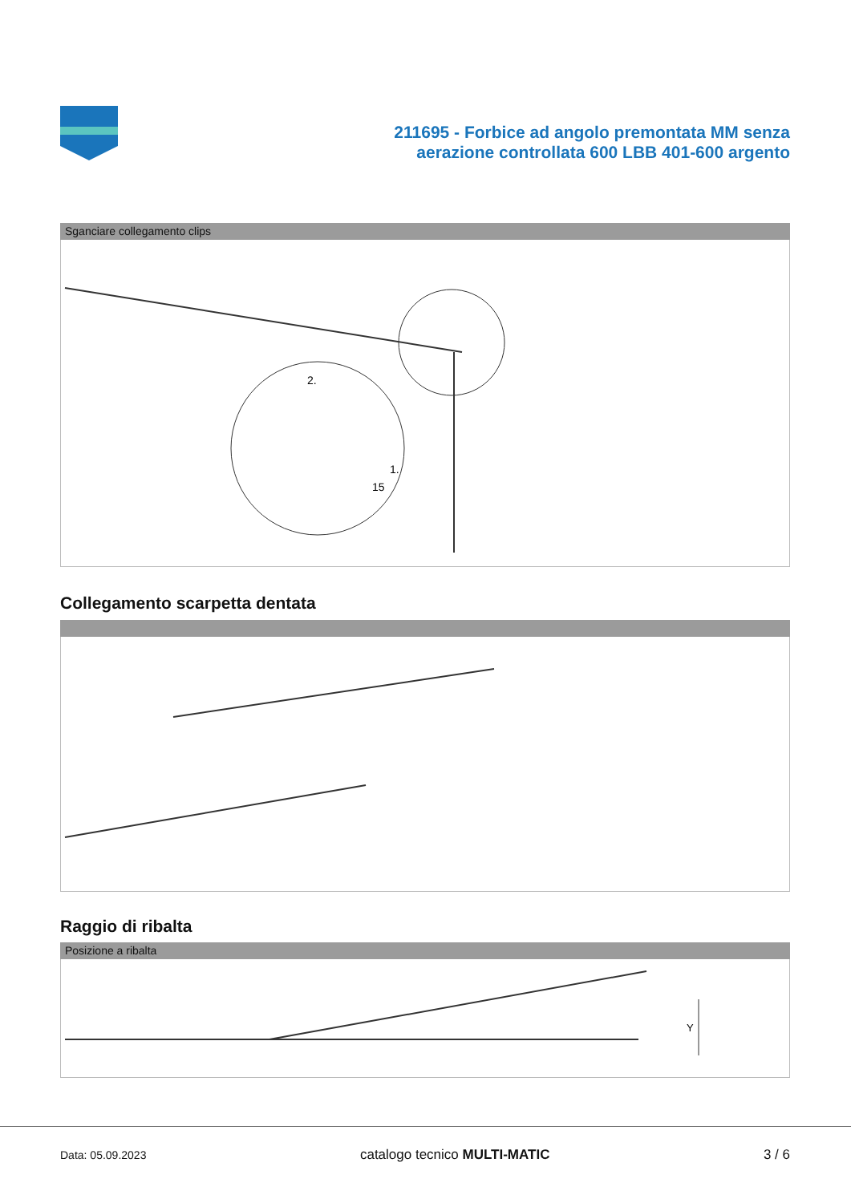211695 - Forbice ad angolo premontata MM senza
aerazione controllata 600 LBB 401-600 argento
Sganciare collegamento clips
2.
1.
15
Collegamento scarpetta dentata
Raggio di ribalta
Posizione a ribalta
Y
Data: 05.09.2023 catalogo tecnico MULTI-MATIC 3 / 6